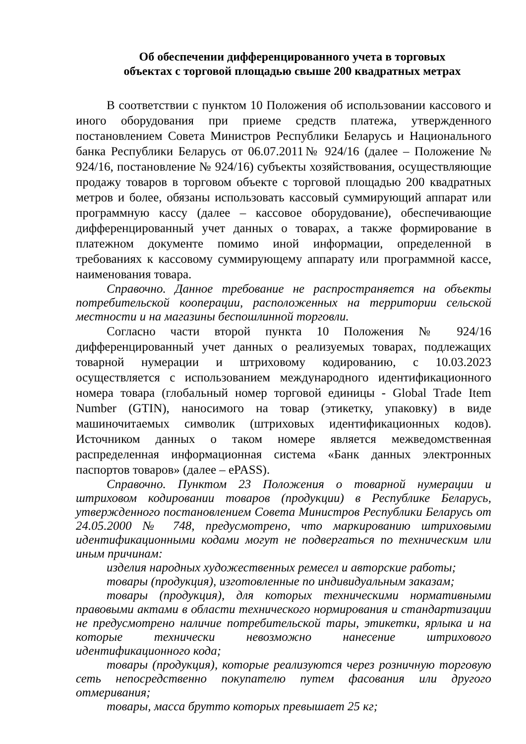Об обеспечении дифференцированного учета в торговых
объектах с торговой площадью свыше 200 квадратных метрах
В соответствии с пунктом 10 Положения об использовании кассового и иного оборудования при приеме средств платежа, утвержденного постановлением Совета Министров Республики Беларусь и Национального банка Республики Беларусь от 06.07.2011№ 924/16 (далее – Положение № 924/16, постановление № 924/16) субъекты хозяйствования, осуществляющие продажу товаров в торговом объекте с торговой площадью 200 квадратных метров и более, обязаны использовать кассовый суммирующий аппарат или программную кассу (далее – кассовое оборудование), обеспечивающие дифференцированный учет данных о товарах, а также формирование в платежном документе помимо иной информации, определенной в требованиях к кассовому суммирующему аппарату или программной кассе, наименования товара.
Справочно. Данное требование не распространяется на объекты потребительской кооперации, расположенных на территории сельской местности и на магазины беспошлинной торговли.
Согласно части второй пункта 10 Положения № 924/16 дифференцированный учет данных о реализуемых товарах, подлежащих товарной нумерации и штриховому кодированию, с 10.03.2023 осуществляется с использованием международного идентификационного номера товара (глобальный номер торговой единицы - Global Trade Item Number (GTIN), наносимого на товар (этикетку, упаковку) в виде машиночитаемых символик (штриховых идентификационных кодов). Источником данных о таком номере является межведомственная распределенная информационная система «Банк данных электронных паспортов товаров» (далее – ePASS).
Справочно. Пунктом 23 Положения о товарной нумерации и штриховом кодировании товаров (продукции) в Республике Беларусь, утвержденного постановлением Совета Министров Республики Беларусь от 24.05.2000 № 748, предусмотрено, что маркированию штриховыми идентификационными кодами могут не подвергаться по техническим или иным причинам:
изделия народных художественных ремесел и авторские работы;
товары (продукция), изготовленные по индивидуальным заказам;
товары (продукция), для которых техническими нормативными правовыми актами в области технического нормирования и стандартизации не предусмотрено наличие потребительской тары, этикетки, ярлыка и на которые технически невозможно нанесение штрихового идентификационного кода;
товары (продукция), которые реализуются через розничную торговую сеть непосредственно покупателю путем фасования или другого отмеривания;
товары, масса брутто которых превышает 25 кг;